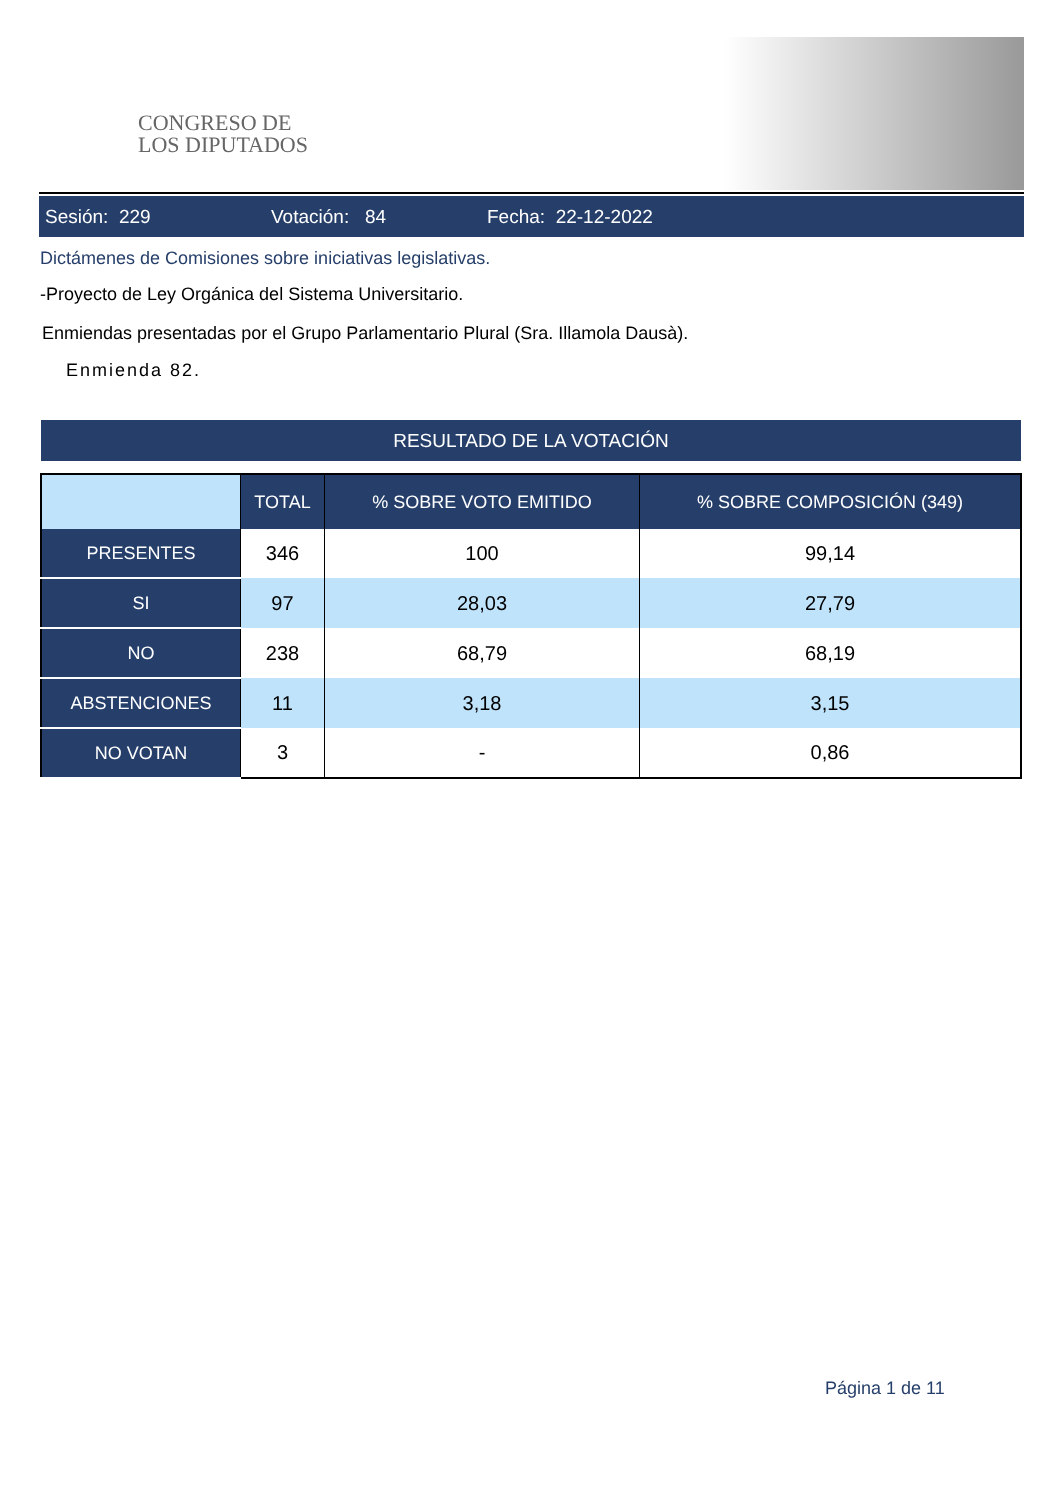CONGRESO DE
LOS DIPUTADOS
Sesión: 229 Votación: 84 Fecha: 22-12-2022
Dictámenes de Comisiones sobre iniciativas legislativas.
-Proyecto de Ley Orgánica del Sistema Universitario.
Enmiendas presentadas por el Grupo Parlamentario Plural (Sra. Illamola Dausà).
Enmienda 82.
RESULTADO DE LA VOTACIÓN
| | TOTAL | % SOBRE VOTO EMITIDO | % SOBRE COMPOSICIÓN (349) |
| --- | --- | --- | --- |
| PRESENTES | 346 | 100 | 99,14 |
| SI | 97 | 28,03 | 27,79 |
| NO | 238 | 68,79 | 68,19 |
| ABSTENCIONES | 11 | 3,18 | 3,15 |
| NO VOTAN | 3 | - | 0,86 |
Página 1 de 11